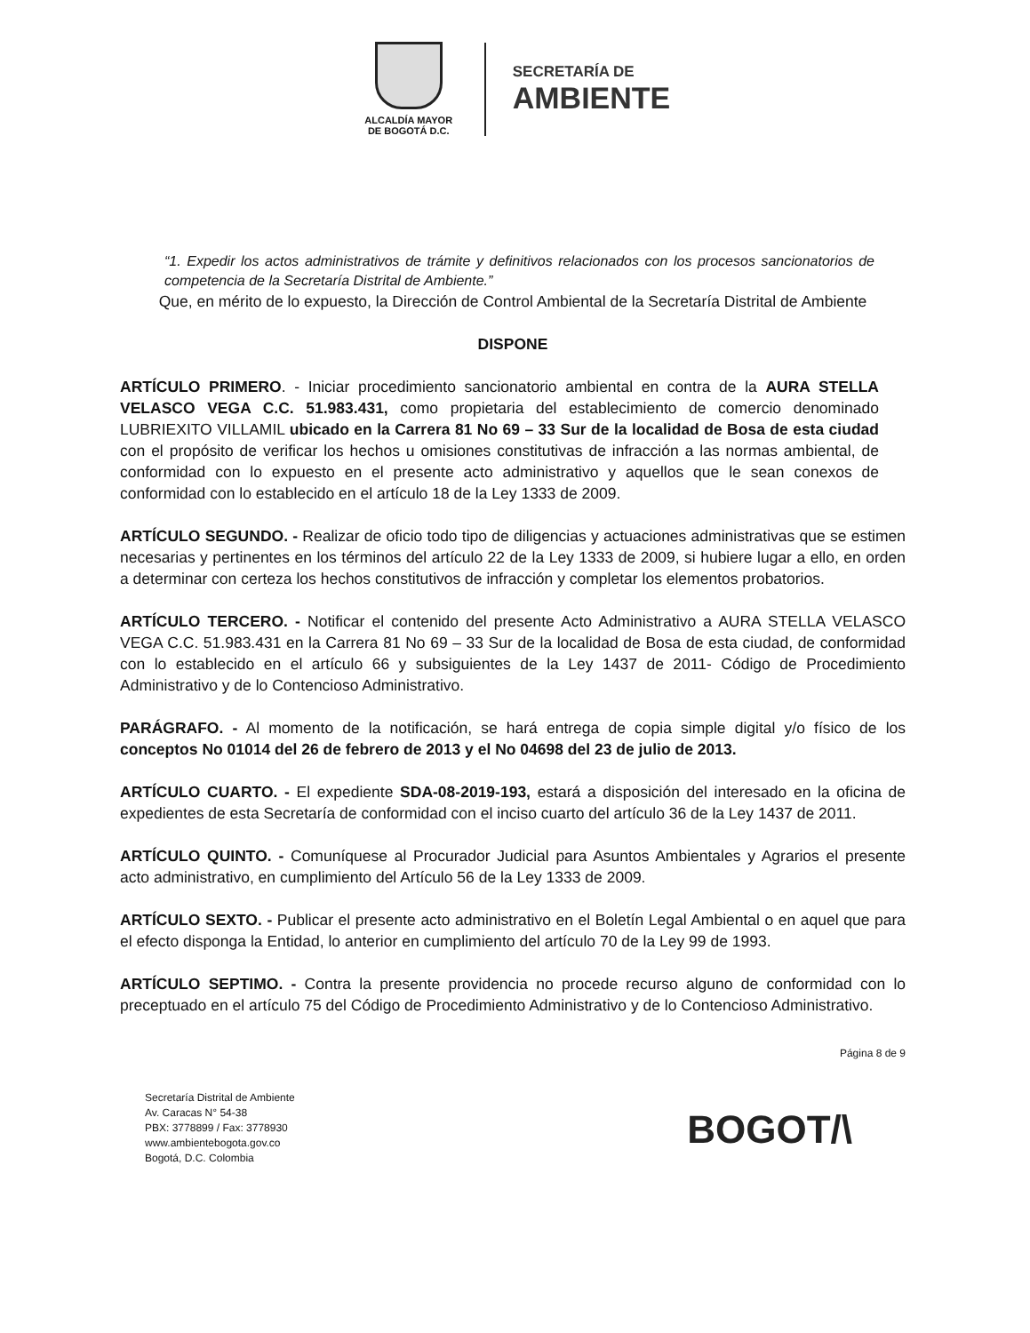ALCALDÍA MAYOR
DE BOGOTÁ D.C.
SECRETARÍA DE
AMBIENTE
“1. Expedir los actos administrativos de trámite y definitivos relacionados con los procesos sancionatorios de competencia de la Secretaría Distrital de Ambiente.”
Que, en mérito de lo expuesto, la Dirección de Control Ambiental de la Secretaría Distrital de Ambiente
DISPONE
ARTÍCULO PRIMERO. - Iniciar procedimiento sancionatorio ambiental en contra de la AURA STELLA VELASCO VEGA C.C. 51.983.431, como propietaria del establecimiento de comercio denominado LUBRIEXITO VILLAMIL ubicado en la Carrera 81 No 69 – 33 Sur de la localidad de Bosa de esta ciudad con el propósito de verificar los hechos u omisiones constitutivas de infracción a las normas ambiental, de conformidad con lo expuesto en el presente acto administrativo y aquellos que le sean conexos de conformidad con lo establecido en el artículo 18 de la Ley 1333 de 2009.
ARTÍCULO SEGUNDO. - Realizar de oficio todo tipo de diligencias y actuaciones administrativas que se estimen necesarias y pertinentes en los términos del artículo 22 de la Ley 1333 de 2009, si hubiere lugar a ello, en orden a determinar con certeza los hechos constitutivos de infracción y completar los elementos probatorios.
ARTÍCULO TERCERO. - Notificar el contenido del presente Acto Administrativo a AURA STELLA VELASCO VEGA C.C. 51.983.431 en la Carrera 81 No 69 – 33 Sur de la localidad de Bosa de esta ciudad, de conformidad con lo establecido en el artículo 66 y subsiguientes de la Ley 1437 de 2011- Código de Procedimiento Administrativo y de lo Contencioso Administrativo.
PARÁGRAFO. - Al momento de la notificación, se hará entrega de copia simple digital y/o físico de los conceptos No 01014 del 26 de febrero de 2013 y el No 04698 del 23 de julio de 2013.
ARTÍCULO CUARTO. - El expediente SDA-08-2019-193, estará a disposición del interesado en la oficina de expedientes de esta Secretaría de conformidad con el inciso cuarto del artículo 36 de la Ley 1437 de 2011.
ARTÍCULO QUINTO. - Comuníquese al Procurador Judicial para Asuntos Ambientales y Agrarios el presente acto administrativo, en cumplimiento del Artículo 56 de la Ley 1333 de 2009.
ARTÍCULO SEXTO. - Publicar el presente acto administrativo en el Boletín Legal Ambiental o en aquel que para el efecto disponga la Entidad, lo anterior en cumplimiento del artículo 70 de la Ley 99 de 1993.
ARTÍCULO SEPTIMO. - Contra la presente providencia no procede recurso alguno de conformidad con lo preceptuado en el artículo 75 del Código de Procedimiento Administrativo y de lo Contencioso Administrativo.
Página 8 de 9
Secretaría Distrital de Ambiente
Av. Caracas N° 54-38
PBX: 3778899 / Fax: 3778930
www.ambientebogota.gov.co
Bogotá, D.C. Colombia
BOGOT/\